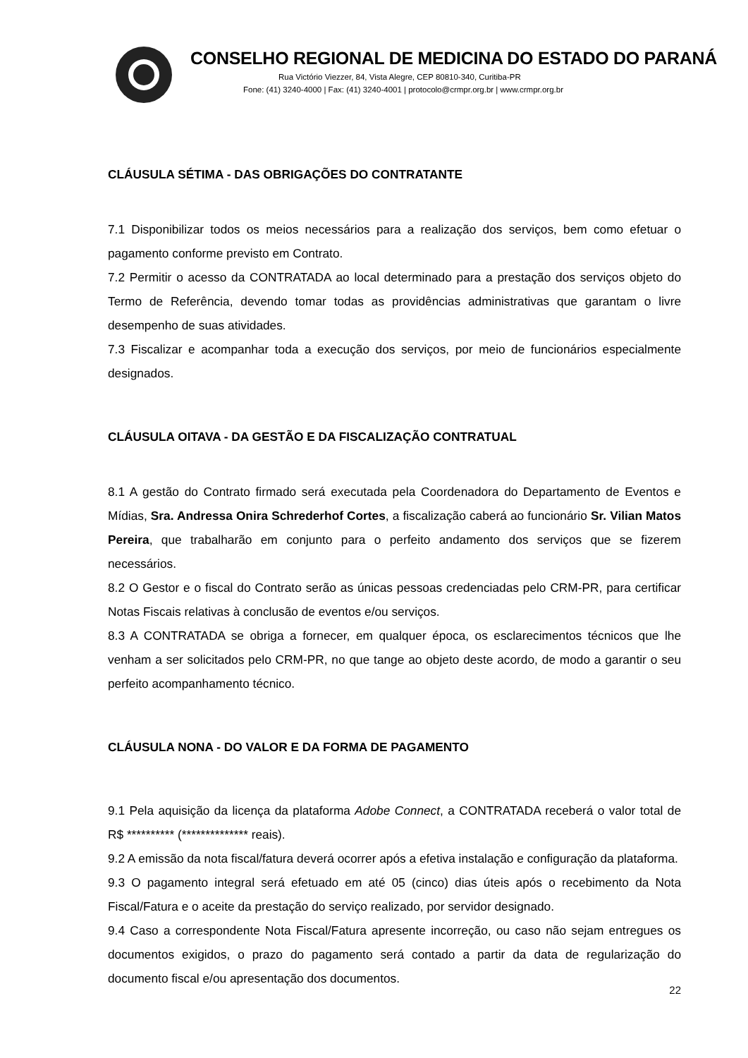CONSELHO REGIONAL DE MEDICINA DO ESTADO DO PARANÁ
Rua Victório Viezzer, 84, Vista Alegre, CEP 80810-340, Curitiba-PR
Fone: (41) 3240-4000 | Fax: (41) 3240-4001 | protocolo@crmpr.org.br | www.crmpr.org.br
CLÁUSULA SÉTIMA - DAS OBRIGAÇÕES DO CONTRATANTE
7.1 Disponibilizar todos os meios necessários para a realização dos serviços, bem como efetuar o pagamento conforme previsto em Contrato.
7.2 Permitir o acesso da CONTRATADA ao local determinado para a prestação dos serviços objeto do Termo de Referência, devendo tomar todas as providências administrativas que garantam o livre desempenho de suas atividades.
7.3 Fiscalizar e acompanhar toda a execução dos serviços, por meio de funcionários especialmente designados.
CLÁUSULA OITAVA - DA GESTÃO E DA FISCALIZAÇÃO CONTRATUAL
8.1 A gestão do Contrato firmado será executada pela Coordenadora do Departamento de Eventos e Mídias, Sra. Andressa Onira Schrederhof Cortes, a fiscalização caberá ao funcionário Sr. Vilian Matos Pereira, que trabalharão em conjunto para o perfeito andamento dos serviços que se fizerem necessários.
8.2 O Gestor e o fiscal do Contrato serão as únicas pessoas credenciadas pelo CRM-PR, para certificar Notas Fiscais relativas à conclusão de eventos e/ou serviços.
8.3 A CONTRATADA se obriga a fornecer, em qualquer época, os esclarecimentos técnicos que lhe venham a ser solicitados pelo CRM-PR, no que tange ao objeto deste acordo, de modo a garantir o seu perfeito acompanhamento técnico.
CLÁUSULA NONA - DO VALOR E DA FORMA DE PAGAMENTO
9.1 Pela aquisição da licença da plataforma Adobe Connect, a CONTRATADA receberá o valor total de R$ ********** (************** reais).
9.2 A emissão da nota fiscal/fatura deverá ocorrer após a efetiva instalação e configuração da plataforma.
9.3 O pagamento integral será efetuado em até 05 (cinco) dias úteis após o recebimento da Nota Fiscal/Fatura e o aceite da prestação do serviço realizado, por servidor designado.
9.4 Caso a correspondente Nota Fiscal/Fatura apresente incorreção, ou caso não sejam entregues os documentos exigidos, o prazo do pagamento será contado a partir da data de regularização do documento fiscal e/ou apresentação dos documentos.
22